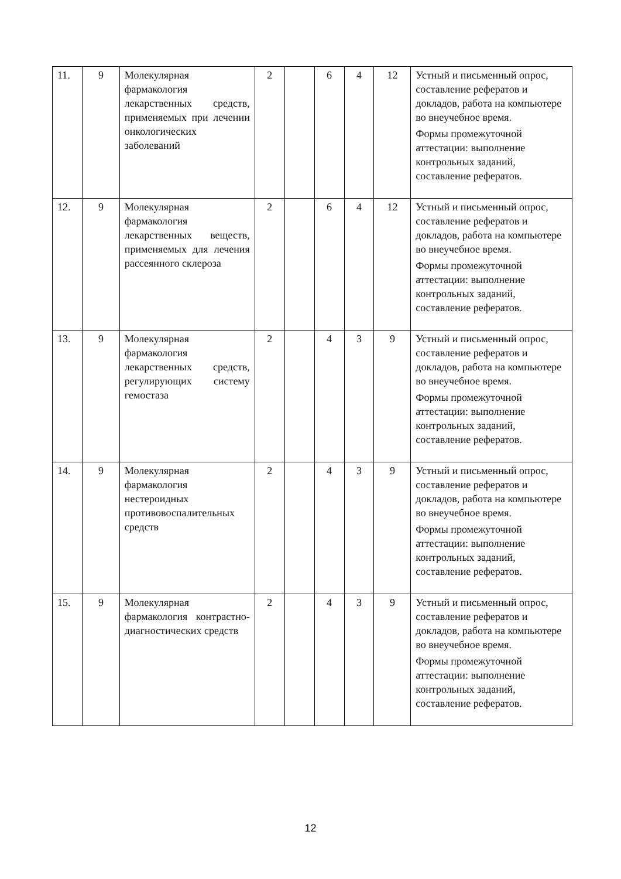| 11. | 9 | Молекулярная фармакология лекарственных средств, применяемых при лечении онкологических заболеваний | 2 | | 6 | 4 | 12 | Устный и письменный опрос, составление рефератов и докладов, работа на компьютере во внеучебное время. Формы промежуточной аттестации: выполнение контрольных заданий, составление рефератов. |
| 12. | 9 | Молекулярная фармакология лекарственных веществ, применяемых для лечения рассеянного склероза | 2 | | 6 | 4 | 12 | Устный и письменный опрос, составление рефератов и докладов, работа на компьютере во внеучебное время. Формы промежуточной аттестации: выполнение контрольных заданий, составление рефератов. |
| 13. | 9 | Молекулярная фармакология лекарственных средств, регулирующих систему гемостаза | 2 | | 4 | 3 | 9 | Устный и письменный опрос, составление рефератов и докладов, работа на компьютере во внеучебное время. Формы промежуточной аттестации: выполнение контрольных заданий, составление рефератов. |
| 14. | 9 | Молекулярная фармакология нестероидных противовоспалительных средств | 2 | | 4 | 3 | 9 | Устный и письменный опрос, составление рефератов и докладов, работа на компьютере во внеучебное время. Формы промежуточной аттестации: выполнение контрольных заданий, составление рефератов. |
| 15. | 9 | Молекулярная фармакология контрастно-диагностических средств | 2 | | 4 | 3 | 9 | Устный и письменный опрос, составление рефератов и докладов, работа на компьютере во внеучебное время. Формы промежуточной аттестации: выполнение контрольных заданий, составление рефератов. |
12